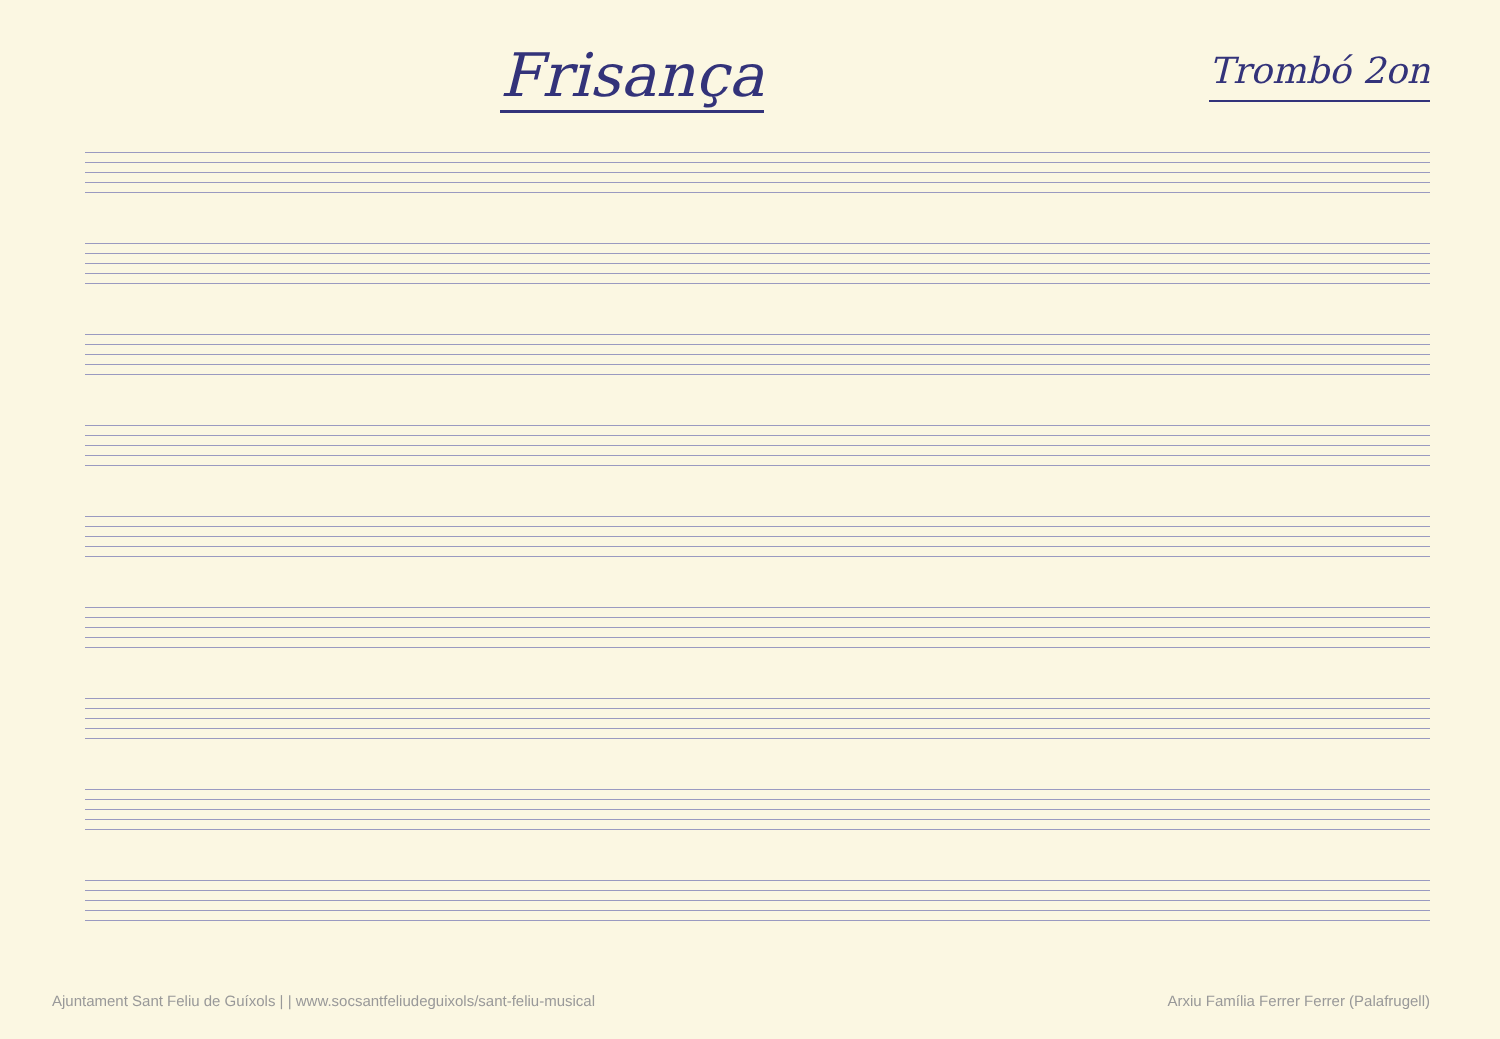Frisança
Trombó 2on
Ajuntament Sant Feliu de Guíxols | | www.socsantfeliudeguixols/sant-feliu-musical Arxiu Família Ferrer Ferrer (Palafrugell)